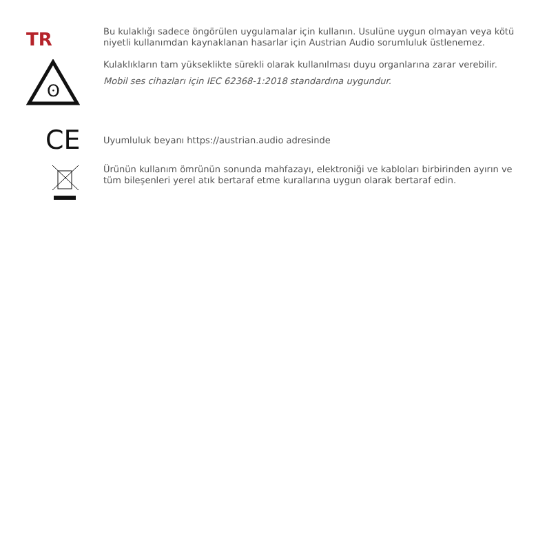TR
Bu kulaklığı sadece öngörülen uygulamalar için kullanın. Usulüne uygun olmayan veya kötü niyetli kullanımdan kaynaklanan hasarlar için Austrian Audio sorumluluk üstlenemez.
ʘ
Kulaklıkların tam yükseklikte sürekli olarak kullanılması duyu organlarına zarar verebilir.
Mobil ses cihazları için IEC 62368-1:2018 standardına uygundur.
CE
Uyumluluk beyanı https://austrian.audio adresinde
Ürünün kullanım ömrünün sonunda mahfazayı, elektroniği ve kabloları birbirinden ayırın ve tüm bileşenleri yerel atık bertaraf etme kurallarına uygun olarak bertaraf edin.